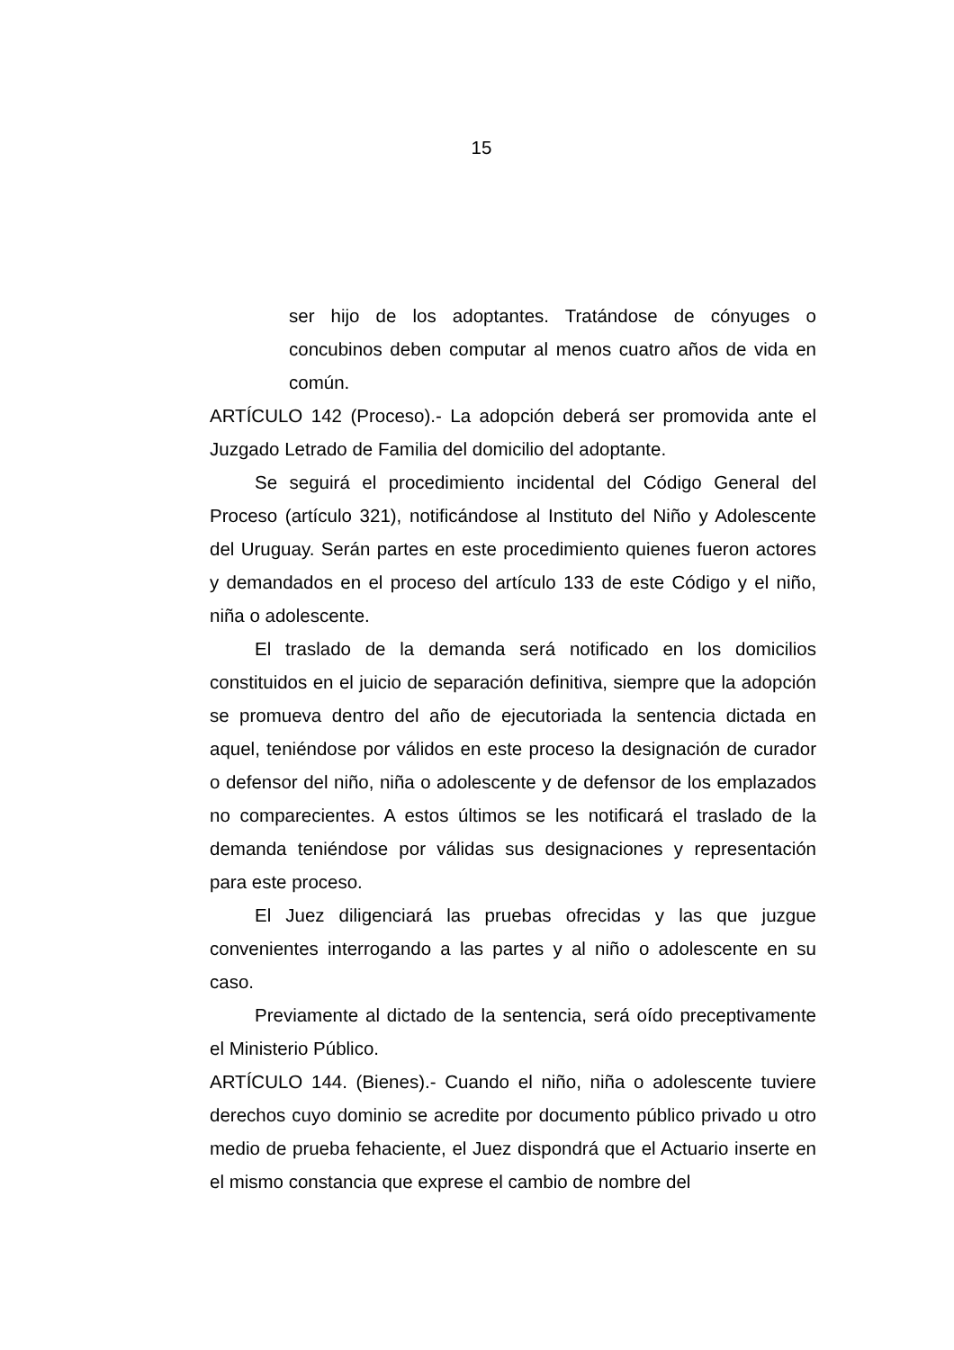15
ser hijo de los adoptantes. Tratándose de cónyuges o concubinos deben computar al menos cuatro años de vida en común.
ARTÍCULO 142 (Proceso).- La adopción deberá ser promovida ante el Juzgado Letrado de Familia del domicilio del adoptante.
Se seguirá el procedimiento incidental del Código General del Proceso (artículo 321), notificándose al Instituto del Niño y Adolescente del Uruguay. Serán partes en este procedimiento quienes fueron actores y demandados en el proceso del artículo 133 de este Código y el niño, niña o adolescente.
El traslado de la demanda será notificado en los domicilios constituidos en el juicio de separación definitiva, siempre que la adopción se promueva dentro del año de ejecutoriada la sentencia dictada en aquel, teniéndose por válidos en este proceso la designación de curador o defensor del niño, niña o adolescente y de defensor de los emplazados no comparecientes. A estos últimos se les notificará el traslado de la demanda teniéndose por válidas sus designaciones y representación para este proceso.
El Juez diligenciará las pruebas ofrecidas y las que juzgue convenientes interrogando a las partes y al niño o adolescente en su caso.
Previamente al dictado de la sentencia, será oído preceptivamente el Ministerio Público.
ARTÍCULO 144. (Bienes).- Cuando el niño, niña o adolescente tuviere derechos cuyo dominio se acredite por documento público privado u otro medio de prueba fehaciente, el Juez dispondrá que el Actuario inserte en el mismo constancia que exprese el cambio de nombre del